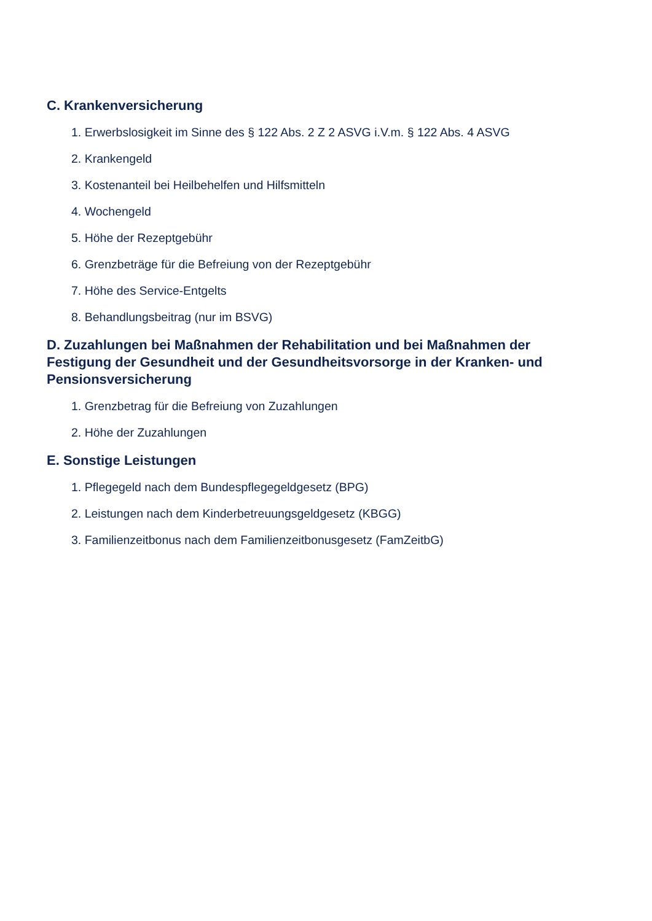C. Krankenversicherung
1. Erwerbslosigkeit im Sinne des § 122 Abs. 2 Z 2 ASVG i.V.m. § 122 Abs. 4 ASVG
2. Krankengeld
3. Kostenanteil bei Heilbehelfen und Hilfsmitteln
4. Wochengeld
5. Höhe der Rezeptgebühr
6. Grenzbeträge für die Befreiung von der Rezeptgebühr
7. Höhe des Service-Entgelts
8. Behandlungsbeitrag (nur im BSVG)
D. Zuzahlungen bei Maßnahmen der Rehabilitation und bei Maßnahmen der Festigung der Gesundheit und der Gesundheitsvorsorge in der Kranken- und Pensionsversicherung
1. Grenzbetrag für die Befreiung von Zuzahlungen
2. Höhe der Zuzahlungen
E. Sonstige Leistungen
1. Pflegegeld nach dem Bundespflegegeldgesetz (BPG)
2. Leistungen nach dem Kinderbetreuungsgeldgesetz (KBGG)
3. Familienzeitbonus nach dem Familienzeitbonusgesetz (FamZeitbG)